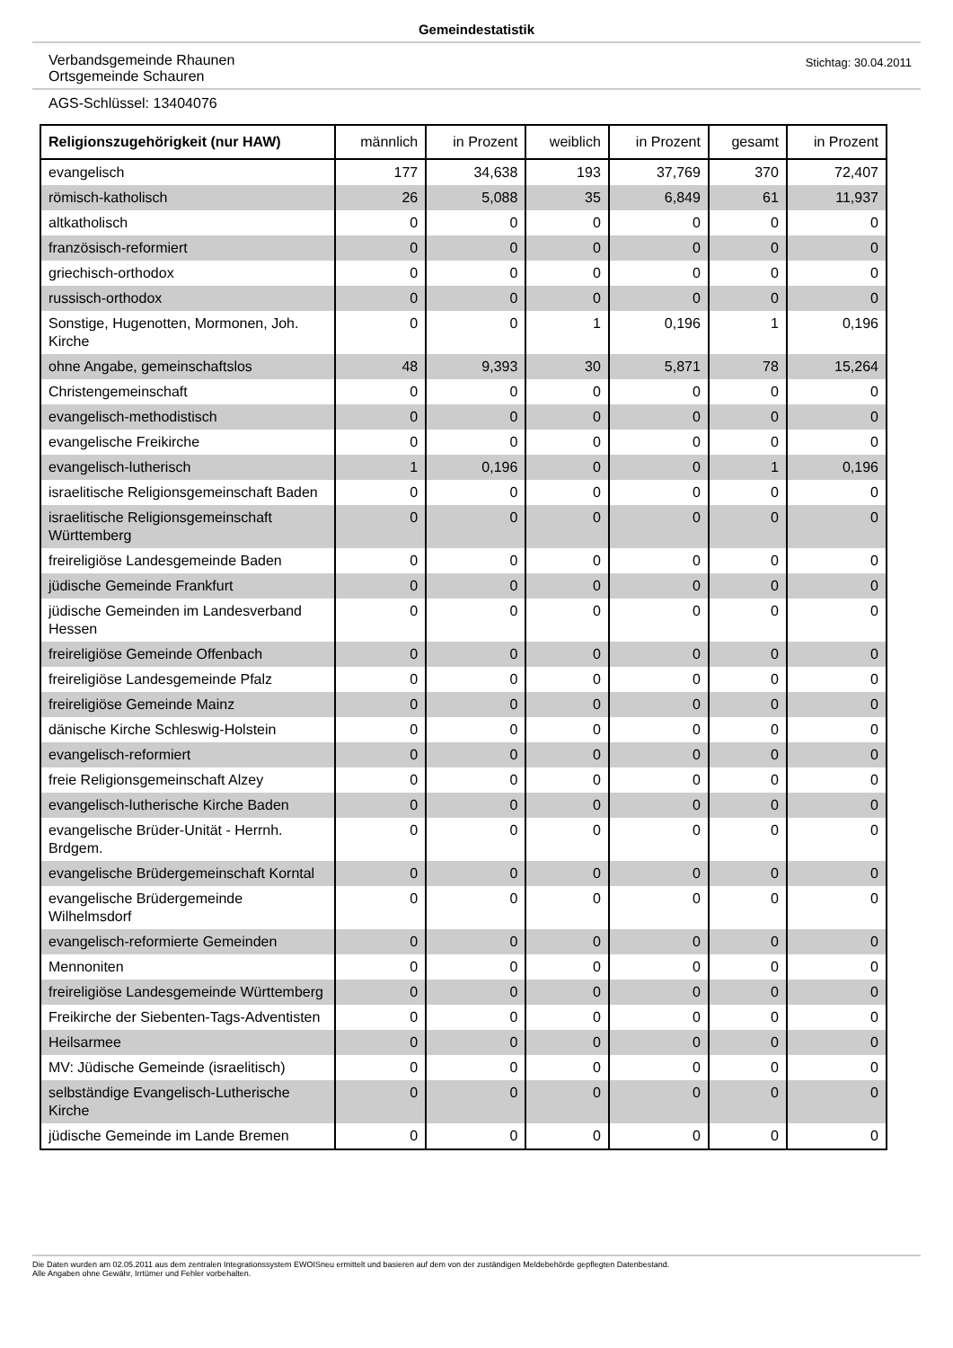Gemeindestatistik
Verbandsgemeinde Rhaunen
Ortsgemeinde Schauren
Stichtag: 30.04.2011
AGS-Schlüssel: 13404076
| Religionszugehörigkeit (nur HAW) | männlich | in Prozent | weiblich | in Prozent | gesamt | in Prozent |
| --- | --- | --- | --- | --- | --- | --- |
| evangelisch | 177 | 34,638 | 193 | 37,769 | 370 | 72,407 |
| römisch-katholisch | 26 | 5,088 | 35 | 6,849 | 61 | 11,937 |
| altkatholisch | 0 | 0 | 0 | 0 | 0 | 0 |
| französisch-reformiert | 0 | 0 | 0 | 0 | 0 | 0 |
| griechisch-orthodox | 0 | 0 | 0 | 0 | 0 | 0 |
| russisch-orthodox | 0 | 0 | 0 | 0 | 0 | 0 |
| Sonstige, Hugenotten, Mormonen, Joh. Kirche | 0 | 0 | 1 | 0,196 | 1 | 0,196 |
| ohne Angabe, gemeinschaftslos | 48 | 9,393 | 30 | 5,871 | 78 | 15,264 |
| Christengemeinschaft | 0 | 0 | 0 | 0 | 0 | 0 |
| evangelisch-methodistisch | 0 | 0 | 0 | 0 | 0 | 0 |
| evangelische Freikirche | 0 | 0 | 0 | 0 | 0 | 0 |
| evangelisch-lutherisch | 1 | 0,196 | 0 | 0 | 1 | 0,196 |
| israelitische Religionsgemeinschaft Baden | 0 | 0 | 0 | 0 | 0 | 0 |
| israelitische Religionsgemeinschaft Württemberg | 0 | 0 | 0 | 0 | 0 | 0 |
| freireligiöse Landesgemeinde Baden | 0 | 0 | 0 | 0 | 0 | 0 |
| jüdische Gemeinde Frankfurt | 0 | 0 | 0 | 0 | 0 | 0 |
| jüdische Gemeinden im Landesverband Hessen | 0 | 0 | 0 | 0 | 0 | 0 |
| freireligiöse Gemeinde Offenbach | 0 | 0 | 0 | 0 | 0 | 0 |
| freireligiöse Landesgemeinde Pfalz | 0 | 0 | 0 | 0 | 0 | 0 |
| freireligiöse Gemeinde Mainz | 0 | 0 | 0 | 0 | 0 | 0 |
| dänische Kirche Schleswig-Holstein | 0 | 0 | 0 | 0 | 0 | 0 |
| evangelisch-reformiert | 0 | 0 | 0 | 0 | 0 | 0 |
| freie Religionsgemeinschaft Alzey | 0 | 0 | 0 | 0 | 0 | 0 |
| evangelisch-lutherische Kirche Baden | 0 | 0 | 0 | 0 | 0 | 0 |
| evangelische Brüder-Unität - Herrnh. Brdgem. | 0 | 0 | 0 | 0 | 0 | 0 |
| evangelische Brüdergemeinschaft Korntal | 0 | 0 | 0 | 0 | 0 | 0 |
| evangelische Brüdergemeinde Wilhelmsdorf | 0 | 0 | 0 | 0 | 0 | 0 |
| evangelisch-reformierte Gemeinden | 0 | 0 | 0 | 0 | 0 | 0 |
| Mennoniten | 0 | 0 | 0 | 0 | 0 | 0 |
| freireligiöse Landesgemeinde Württemberg | 0 | 0 | 0 | 0 | 0 | 0 |
| Freikirche der Siebenten-Tags-Adventisten | 0 | 0 | 0 | 0 | 0 | 0 |
| Heilsarmee | 0 | 0 | 0 | 0 | 0 | 0 |
| MV: Jüdische Gemeinde (israelitisch) | 0 | 0 | 0 | 0 | 0 | 0 |
| selbständige Evangelisch-Lutherische Kirche | 0 | 0 | 0 | 0 | 0 | 0 |
| jüdische Gemeinde im Lande Bremen | 0 | 0 | 0 | 0 | 0 | 0 |
Die Daten wurden am 02.05.2011 aus dem zentralen Integrationssystem EWOISneu ermittelt und basieren auf dem von der zuständigen Meldebehörde gepflegten Datenbestand.
Alle Angaben ohne Gewähr, Irrtümer und Fehler vorbehalten.